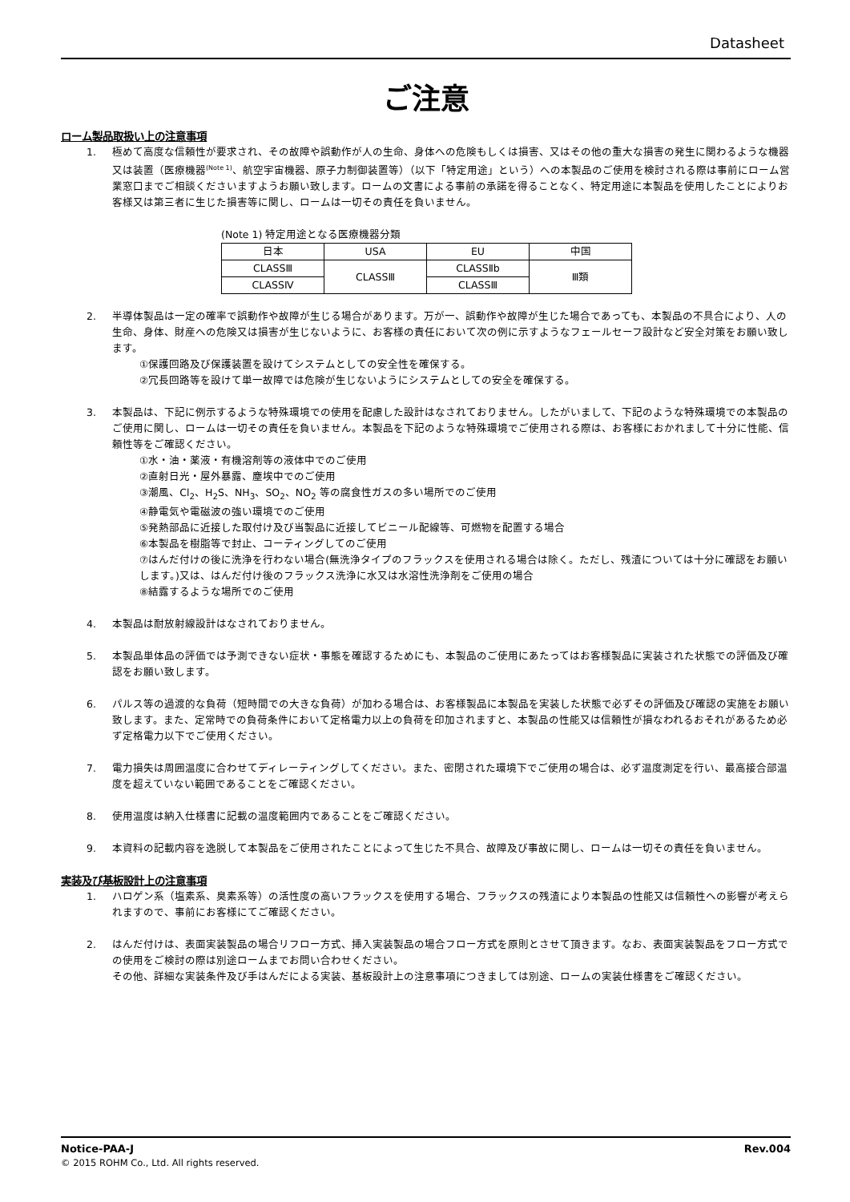Datasheet
ご注意
ローム製品取扱い上の注意事項
1. 極めて高度な信頼性が要求され、その故障や誤動作が人の生命、身体への危険もしくは損害、又はその他の重大な損害の発生に関わるような機器又は装置（医療機器<sup>(Note 1)</sup>、航空宇宙機器、原子力制御装置等）（以下「特定用途」という）への本製品のご使用を検討される際は事前にローム営業窓口までご相談くださいますようお願い致します。ロームの文書による事前の承諾を得ることなく、特定用途に本製品を使用したことによりお客様又は第三者に生じた損害等に関し、ロームは一切その責任を負いません。
(Note 1) 特定用途となる医療機器分類
| 日本 | USA | EU | 中国 |
| --- | --- | --- | --- |
| CLASSⅢ | CLASSⅢ | CLASSⅡb | Ⅲ類 |
| CLASSⅣ | | CLASSⅢ | |
2. 半導体製品は一定の確率で誤動作や故障が生じる場合があります。万が一、誤動作や故障が生じた場合であっても、本製品の不具合により、人の生命、身体、財産への危険又は損害が生じないように、お客様の責任において次の例に示すようなフェールセーフ設計など安全対策をお願い致します。
①保護回路及び保護装置を設けてシステムとしての安全性を確保する。
②冗長回路等を設けて単一故障では危険が生じないようにシステムとしての安全を確保する。
3. 本製品は、下記に例示するような特殊環境での使用を配慮した設計はなされておりません。したがいまして、下記のような特殊環境での本製品のご使用に関し、ロームは一切その責任を負いません。本製品を下記のような特殊環境でご使用される際は、お客様におかれまして十分に性能、信頼性等をご確認ください。
①水・油・薬液・有機溶剤等の液体中でのご使用
②直射日光・屋外暴露、塵埃中でのご使用
③潮風、Cl<sub>2</sub>、H<sub>2</sub>S、NH<sub>3</sub>、SO<sub>2</sub>、NO<sub>2</sub> 等の腐食性ガスの多い場所でのご使用
④静電気や電磁波の強い環境でのご使用
⑤発熱部品に近接した取付け及び当製品に近接してビニール配線等、可燃物を配置する場合
⑥本製品を樹脂等で封止、コーティングしてのご使用
⑦はんだ付けの後に洗浄を行わない場合(無洗浄タイプのフラックスを使用される場合は除く。ただし、残渣については十分に確認をお願いします。)又は、はんだ付け後のフラックス洗浄に水又は水溶性洗浄剤をご使用の場合
⑧結露するような場所でのご使用
4. 本製品は耐放射線設計はなされておりません。
5. 本製品単体品の評価では予測できない症状・事態を確認するためにも、本製品のご使用にあたってはお客様製品に実装された状態での評価及び確認をお願い致します。
6. パルス等の過渡的な負荷（短時間での大きな負荷）が加わる場合は、お客様製品に本製品を実装した状態で必ずその評価及び確認の実施をお願い致します。また、定常時での負荷条件において定格電力以上の負荷を印加されますと、本製品の性能又は信頼性が損なわれるおそれがあるため必ず定格電力以下でご使用ください。
7. 電力損失は周囲温度に合わせてディレーティングしてください。また、密閉された環境下でご使用の場合は、必ず温度測定を行い、最高接合部温度を超えていない範囲であることをご確認ください。
8. 使用温度は納入仕様書に記載の温度範囲内であることをご確認ください。
9. 本資料の記載内容を逸脱して本製品をご使用されたことによって生じた不具合、故障及び事故に関し、ロームは一切その責任を負いません。
実装及び基板設計上の注意事項
1. ハロゲン系（塩素系、臭素系等）の活性度の高いフラックスを使用する場合、フラックスの残渣により本製品の性能又は信頼性への影響が考えられますので、事前にお客様にてご確認ください。
2. はんだ付けは、表面実装製品の場合リフロー方式、挿入実装製品の場合フロー方式を原則とさせて頂きます。なお、表面実装製品をフロー方式での使用をご検討の際は別途ロームまでお問い合わせください。
その他、詳細な実装条件及び手はんだによる実装、基板設計上の注意事項につきましては別途、ロームの実装仕様書をご確認ください。
Notice-PAA-J Rev.004
© 2015 ROHM Co., Ltd. All rights reserved.